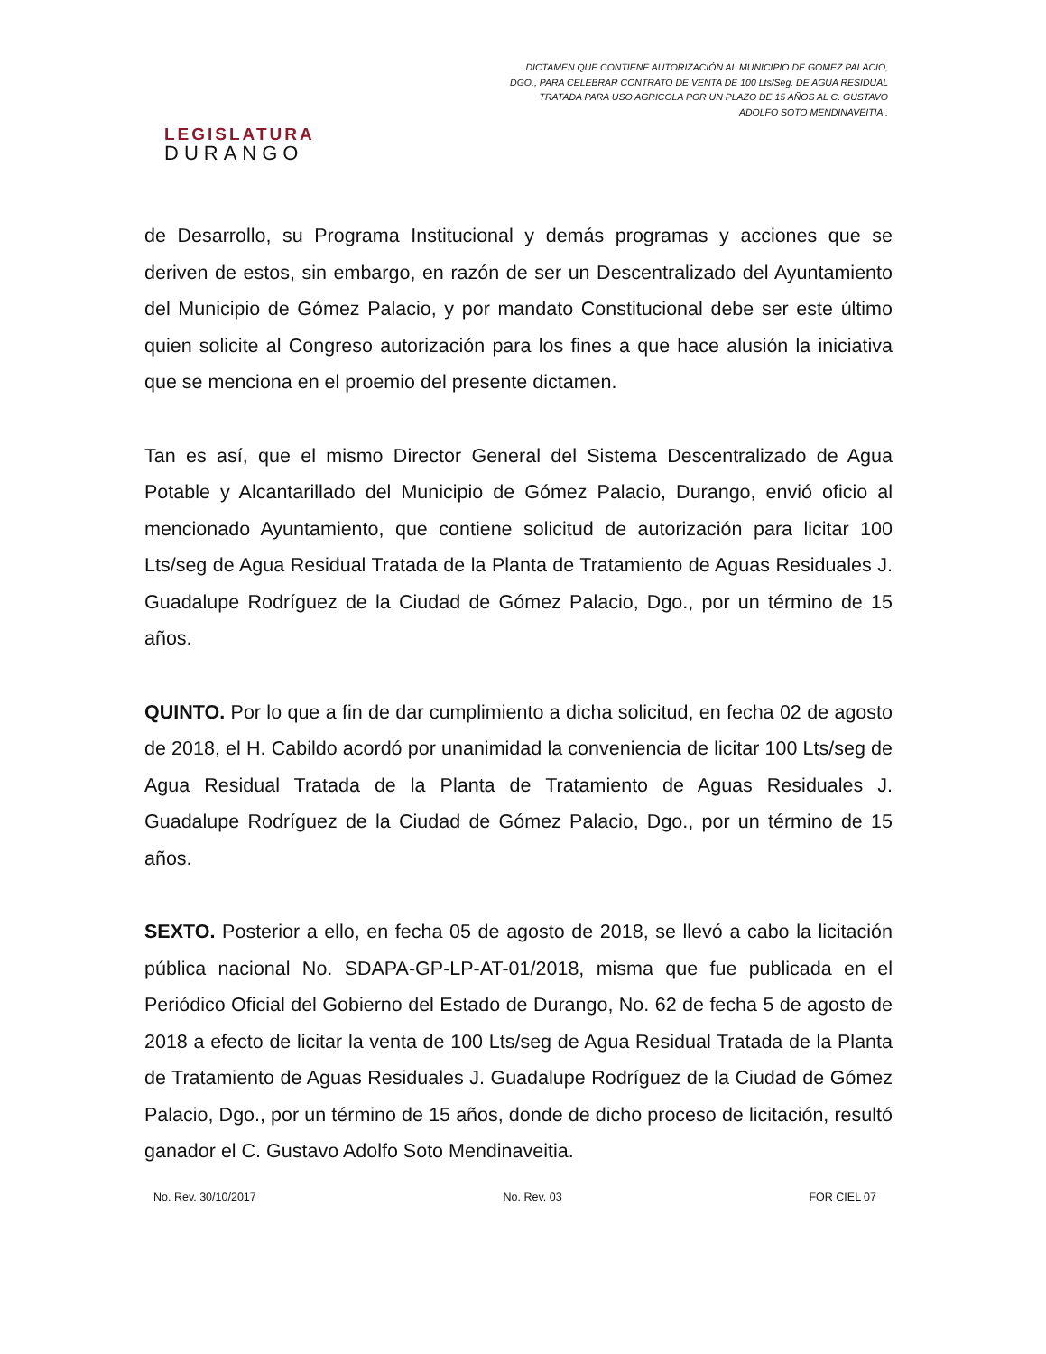LEGISLATURA
DURANGO
DICTAMEN QUE CONTIENE AUTORIZACIÓN AL MUNICIPIO DE GOMEZ PALACIO, DGO., PARA CELEBRAR CONTRATO DE VENTA DE 100 Lts/Seg. DE AGUA RESIDUAL TRATADA PARA USO AGRICOLA POR UN PLAZO DE 15 AÑOS AL C. GUSTAVO ADOLFO SOTO MENDINAVEITIA .
de Desarrollo, su Programa Institucional y demás programas y acciones que se deriven de estos, sin embargo, en razón de ser un Descentralizado del Ayuntamiento del Municipio de Gómez Palacio, y por mandato Constitucional debe ser este último quien solicite al Congreso autorización para los fines a que hace alusión la iniciativa que se menciona en el proemio del presente dictamen.
Tan es así, que el mismo Director General del Sistema Descentralizado de Agua Potable y Alcantarillado del Municipio de Gómez Palacio, Durango, envió oficio al mencionado Ayuntamiento, que contiene solicitud de autorización para licitar 100 Lts/seg de Agua Residual Tratada de la Planta de Tratamiento de Aguas Residuales J. Guadalupe Rodríguez de la Ciudad de Gómez Palacio, Dgo., por un término de 15 años.
QUINTO. Por lo que a fin de dar cumplimiento a dicha solicitud, en fecha 02 de agosto de 2018, el H. Cabildo acordó por unanimidad la conveniencia de licitar 100 Lts/seg de Agua Residual Tratada de la Planta de Tratamiento de Aguas Residuales J. Guadalupe Rodríguez de la Ciudad de Gómez Palacio, Dgo., por un término de 15 años.
SEXTO. Posterior a ello, en fecha 05 de agosto de 2018, se llevó a cabo la licitación pública nacional No. SDAPA-GP-LP-AT-01/2018, misma que fue publicada en el Periódico Oficial del Gobierno del Estado de Durango, No. 62 de fecha 5 de agosto de 2018 a efecto de licitar la venta de 100 Lts/seg de Agua Residual Tratada de la Planta de Tratamiento de Aguas Residuales J. Guadalupe Rodríguez de la Ciudad de Gómez Palacio, Dgo., por un término de 15 años, donde de dicho proceso de licitación, resultó ganador el C. Gustavo Adolfo Soto Mendinaveitia.
No. Rev. 30/10/2017 No. Rev. 03 FOR CIEL 07